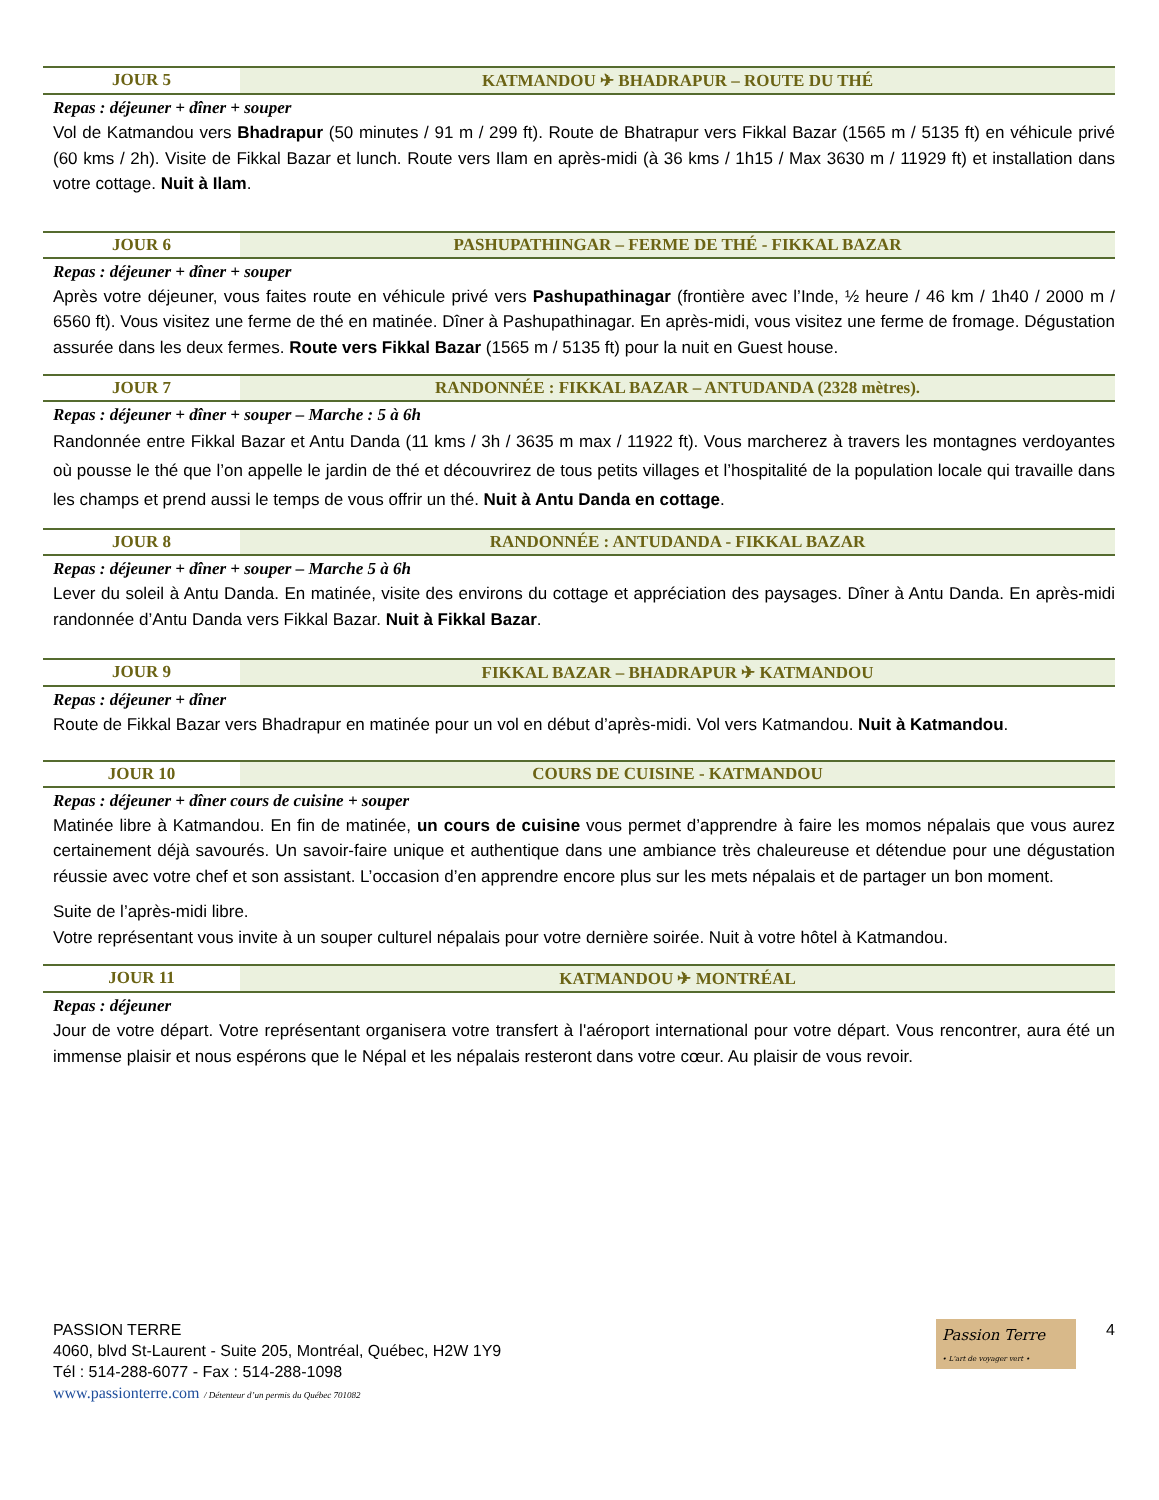JOUR 5 KATMANDOU ✈ BHADRAPUR – ROUTE DU THÉ
Repas : déjeuner + dîner + souper
Vol de Katmandou vers Bhadrapur (50 minutes / 91 m / 299 ft). Route de Bhatrapur vers Fikkal Bazar (1565 m / 5135 ft) en véhicule privé (60 kms / 2h). Visite de Fikkal Bazar et lunch. Route vers Ilam en après-midi (à 36 kms / 1h15 / Max 3630 m / 11929 ft) et installation dans votre cottage. Nuit à Ilam.
JOUR 6 PASHUPATHINGAR – FERME DE THÉ - FIKKAL BAZAR
Repas : déjeuner + dîner + souper
Après votre déjeuner, vous faites route en véhicule privé vers Pashupathinagar (frontière avec l’Inde, ½ heure / 46 km / 1h40 / 2000 m / 6560 ft). Vous visitez une ferme de thé en matinée. Dîner à Pashupathinagar. En après-midi, vous visitez une ferme de fromage. Dégustation assurée dans les deux fermes. Route vers Fikkal Bazar (1565 m / 5135 ft) pour la nuit en Guest house.
JOUR 7 RANDONNÉE : FIKKAL BAZAR – ANTUDANDA (2328 mètres).
Repas : déjeuner + dîner + souper – Marche : 5 à 6h
Randonnée entre Fikkal Bazar et Antu Danda (11 kms / 3h / 3635 m max / 11922 ft). Vous marcherez à travers les montagnes verdoyantes où pousse le thé que l’on appelle le jardin de thé et découvrirez de tous petits villages et l’hospitalité de la population locale qui travaille dans les champs et prend aussi le temps de vous offrir un thé. Nuit à Antu Danda en cottage.
JOUR 8 RANDONNÉE : ANTUDANDA - FIKKAL BAZAR
Repas : déjeuner + dîner + souper – Marche 5 à 6h
Lever du soleil à Antu Danda. En matinée, visite des environs du cottage et appréciation des paysages. Dîner à Antu Danda. En après-midi randonnée d’Antu Danda vers Fikkal Bazar. Nuit à Fikkal Bazar.
JOUR 9 FIKKAL BAZAR – BHADRAPUR ✈ KATMANDOU
Repas : déjeuner + dîner
Route de Fikkal Bazar vers Bhadrapur en matinée pour un vol en début d’après-midi. Vol vers Katmandou. Nuit à Katmandou.
JOUR 10 COURS DE CUISINE - KATMANDOU
Repas : déjeuner + dîner cours de cuisine + souper
Matinée libre à Katmandou. En fin de matinée, un cours de cuisine vous permet d’apprendre à faire les momos népalais que vous aurez certainement déjà savourés. Un savoir-faire unique et authentique dans une ambiance très chaleureuse et détendue pour une dégustation réussie avec votre chef et son assistant. L’occasion d’en apprendre encore plus sur les mets népalais et de partager un bon moment.
Suite de l’après-midi libre.
Votre représentant vous invite à un souper culturel népalais pour votre dernière soirée. Nuit à votre hôtel à Katmandou.
JOUR 11 KATMANDOU ✈ MONTRÉAL
Repas : déjeuner
Jour de votre départ. Votre représentant organisera votre transfert à l'aéroport international pour votre départ. Vous rencontrer, aura été un immense plaisir et nous espérons que le Népal et les népalais resteront dans votre cœur. Au plaisir de vous revoir.
PASSION TERRE
4060, blvd St-Laurent - Suite 205, Montréal, Québec, H2W 1Y9
Tél : 514-288-6077 - Fax : 514-288-1098
www.passionterre.com / Détenteur d’un permis du Québec 701082
Passion Terre
• L'art de voyager vert •
4